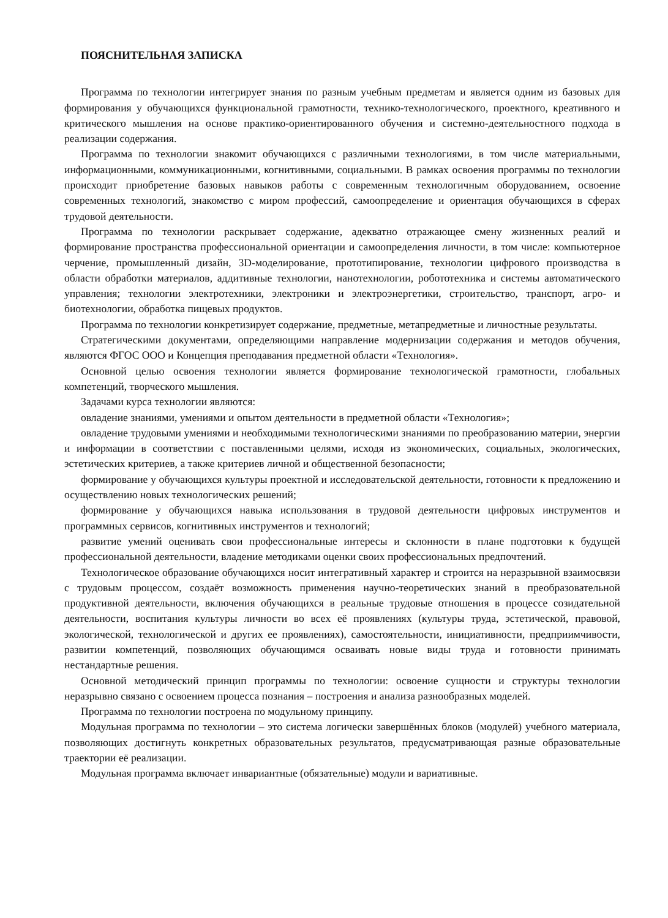ПОЯСНИТЕЛЬНАЯ ЗАПИСКА
Программа по технологии интегрирует знания по разным учебным предметам и является одним из базовых для формирования у обучающихся функциональной грамотности, технико-технологического, проектного, креативного и критического мышления на основе практико-ориентированного обучения и системно-деятельностного подхода в реализации содержания.
Программа по технологии знакомит обучающихся с различными технологиями, в том числе материальными, информационными, коммуникационными, когнитивными, социальными. В рамках освоения программы по технологии происходит приобретение базовых навыков работы с современным технологичным оборудованием, освоение современных технологий, знакомство с миром профессий, самоопределение и ориентация обучающихся в сферах трудовой деятельности.
Программа по технологии раскрывает содержание, адекватно отражающее смену жизненных реалий и формирование пространства профессиональной ориентации и самоопределения личности, в том числе: компьютерное черчение, промышленный дизайн, 3D-моделирование, прототипирование, технологии цифрового производства в области обработки материалов, аддитивные технологии, нанотехнологии, робототехника и системы автоматического управления; технологии электротехники, электроники и электроэнергетики, строительство, транспорт, агро- и биотехнологии, обработка пищевых продуктов.
Программа по технологии конкретизирует содержание, предметные, метапредметные и личностные результаты.
Стратегическими документами, определяющими направление модернизации содержания и методов обучения, являются ФГОС ООО и Концепция преподавания предметной области «Технология».
Основной целью освоения технологии является формирование технологической грамотности, глобальных компетенций, творческого мышления.
Задачами курса технологии являются:
овладение знаниями, умениями и опытом деятельности в предметной области «Технология»;
овладение трудовыми умениями и необходимыми технологическими знаниями по преобразованию материи, энергии и информации в соответствии с поставленными целями, исходя из экономических, социальных, экологических, эстетических критериев, а также критериев личной и общественной безопасности;
формирование у обучающихся культуры проектной и исследовательской деятельности, готовности к предложению и осуществлению новых технологических решений;
формирование у обучающихся навыка использования в трудовой деятельности цифровых инструментов и программных сервисов, когнитивных инструментов и технологий;
развитие умений оценивать свои профессиональные интересы и склонности в плане подготовки к будущей профессиональной деятельности, владение методиками оценки своих профессиональных предпочтений.
Технологическое образование обучающихся носит интегративный характер и строится на неразрывной взаимосвязи с трудовым процессом, создаёт возможность применения научно-теоретических знаний в преобразовательной продуктивной деятельности, включения обучающихся в реальные трудовые отношения в процессе созидательной деятельности, воспитания культуры личности во всех её проявлениях (культуры труда, эстетической, правовой, экологической, технологической и других ее проявлениях), самостоятельности, инициативности, предприимчивости, развитии компетенций, позволяющих обучающимся осваивать новые виды труда и готовности принимать нестандартные решения.
Основной методический принцип программы по технологии: освоение сущности и структуры технологии неразрывно связано с освоением процесса познания – построения и анализа разнообразных моделей.
Программа по технологии построена по модульному принципу.
Модульная программа по технологии – это система логически завершённых блоков (модулей) учебного материала, позволяющих достигнуть конкретных образовательных результатов, предусматривающая разные образовательные траектории её реализации.
Модульная программа включает инвариантные (обязательные) модули и вариативные.